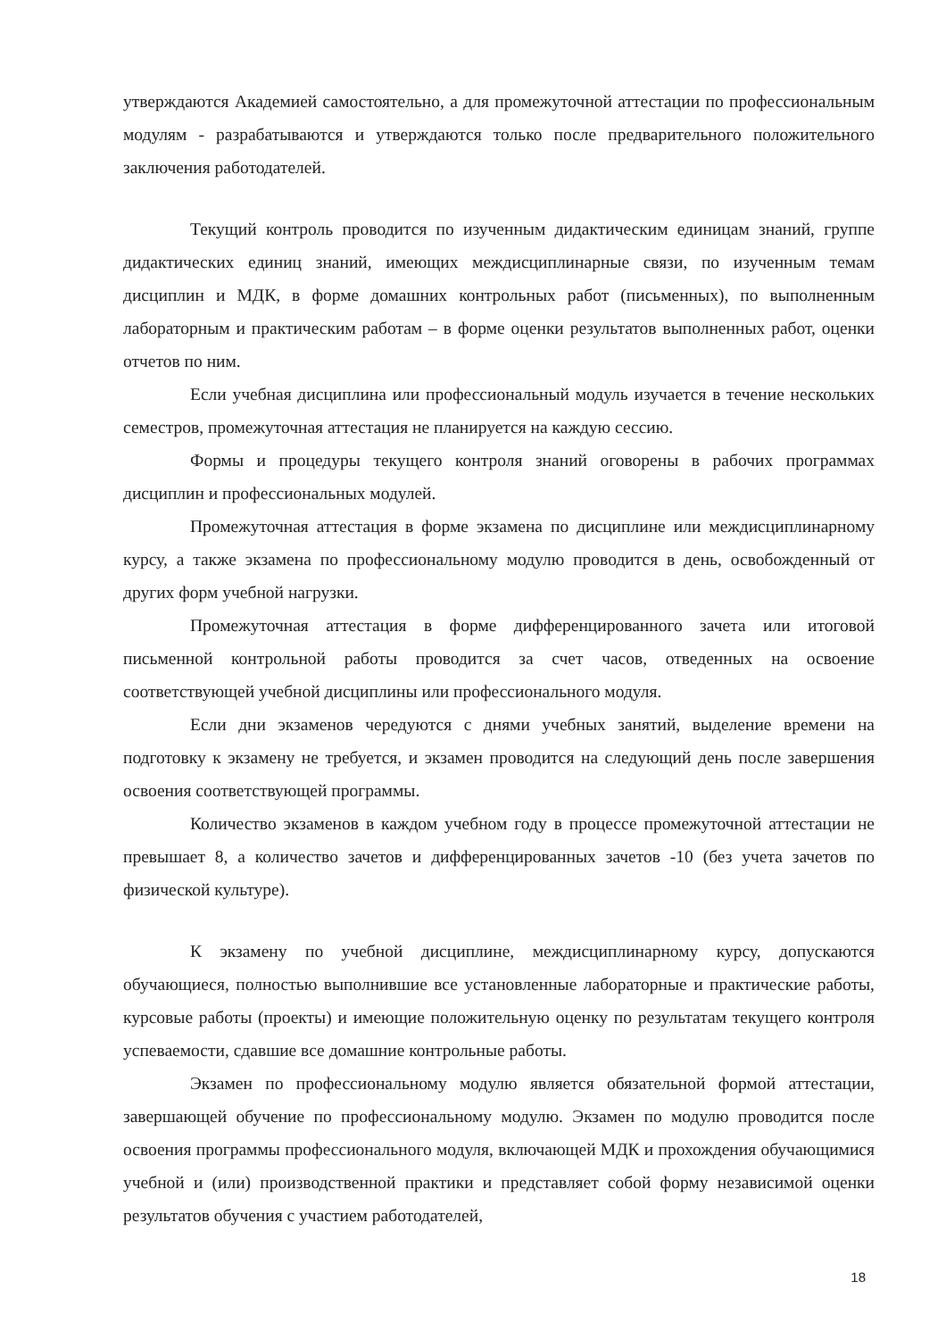утверждаются Академией самостоятельно, а для промежуточной аттестации по профессиональным модулям - разрабатываются и утверждаются только после предварительного положительного заключения работодателей.
Текущий контроль проводится по изученным дидактическим единицам знаний, группе дидактических единиц знаний, имеющих междисциплинарные связи, по изученным темам дисциплин и МДК, в форме домашних контрольных работ (письменных), по выполненным лабораторным и практическим работам – в форме оценки результатов выполненных работ, оценки отчетов по ним.
Если учебная дисциплина или профессиональный модуль изучается в течение нескольких семестров, промежуточная аттестация не планируется на каждую сессию.
Формы и процедуры текущего контроля знаний оговорены в рабочих программах дисциплин и профессиональных модулей.
Промежуточная аттестация в форме экзамена по дисциплине или междисциплинарному курсу, а также экзамена по профессиональному модулю проводится в день, освобожденный от других форм учебной нагрузки.
Промежуточная аттестация в форме дифференцированного зачета или итоговой письменной контрольной работы проводится за счет часов, отведенных на освоение соответствующей учебной дисциплины или профессионального модуля.
Если дни экзаменов чередуются с днями учебных занятий, выделение времени на подготовку к экзамену не требуется, и экзамен проводится на следующий день после завершения освоения соответствующей программы.
Количество экзаменов в каждом учебном году в процессе промежуточной аттестации не превышает 8, а количество зачетов и дифференцированных зачетов -10 (без учета зачетов по физической культуре).
К экзамену по учебной дисциплине, междисциплинарному курсу, допускаются обучающиеся, полностью выполнившие все установленные лабораторные и практические работы, курсовые работы (проекты) и имеющие положительную оценку по результатам текущего контроля успеваемости, сдавшие все домашние контрольные работы.
Экзамен по профессиональному модулю является обязательной формой аттестации, завершающей обучение по профессиональному модулю. Экзамен по модулю проводится после освоения программы профессионального модуля, включающей МДК и прохождения обучающимися учебной и (или) производственной практики и представляет собой форму независимой оценки результатов обучения с участием работодателей,
18